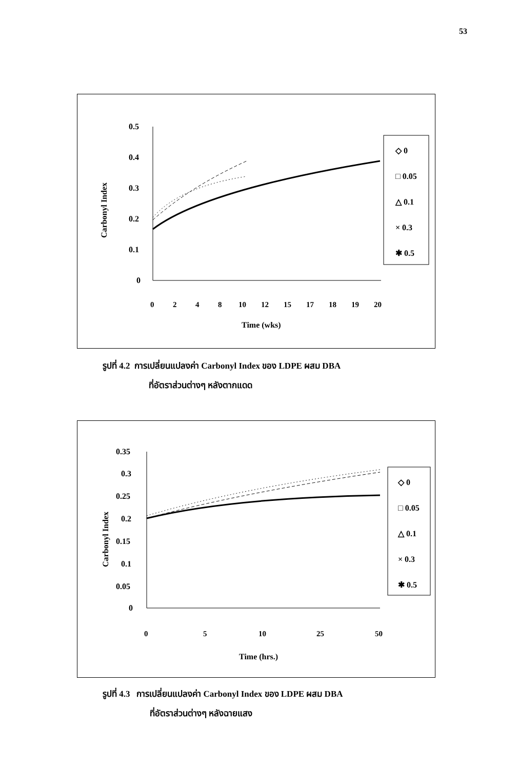53
0.5
0.4
0.3
0.2
0.1
0
Carbonyl Index
0
2
4
8
10
12
15
17
18
19
20
Time (wks)
◇ 0
□ 0.05
△ 0.1
× 0.3
✱ 0.5
รูปที่ 4.2 การเปลี่ยนแปลงค่า Carbonyl Index ของ LDPE ผสม DBA
ที่อัตราส่วนต่างๆ หลังตากแดด
0.35
0.3
0.25
0.2
0.15
0.1
0.05
0
Carbonyl Index
0
5
10
25
50
Time (hrs.)
◇ 0
□ 0.05
△ 0.1
× 0.3
✱ 0.5
รูปที่ 4.3 การเปลี่ยนแปลงค่า Carbonyl Index ของ LDPE ผสม DBA
ที่อัตราส่วนต่างๆ หลังฉายแสง